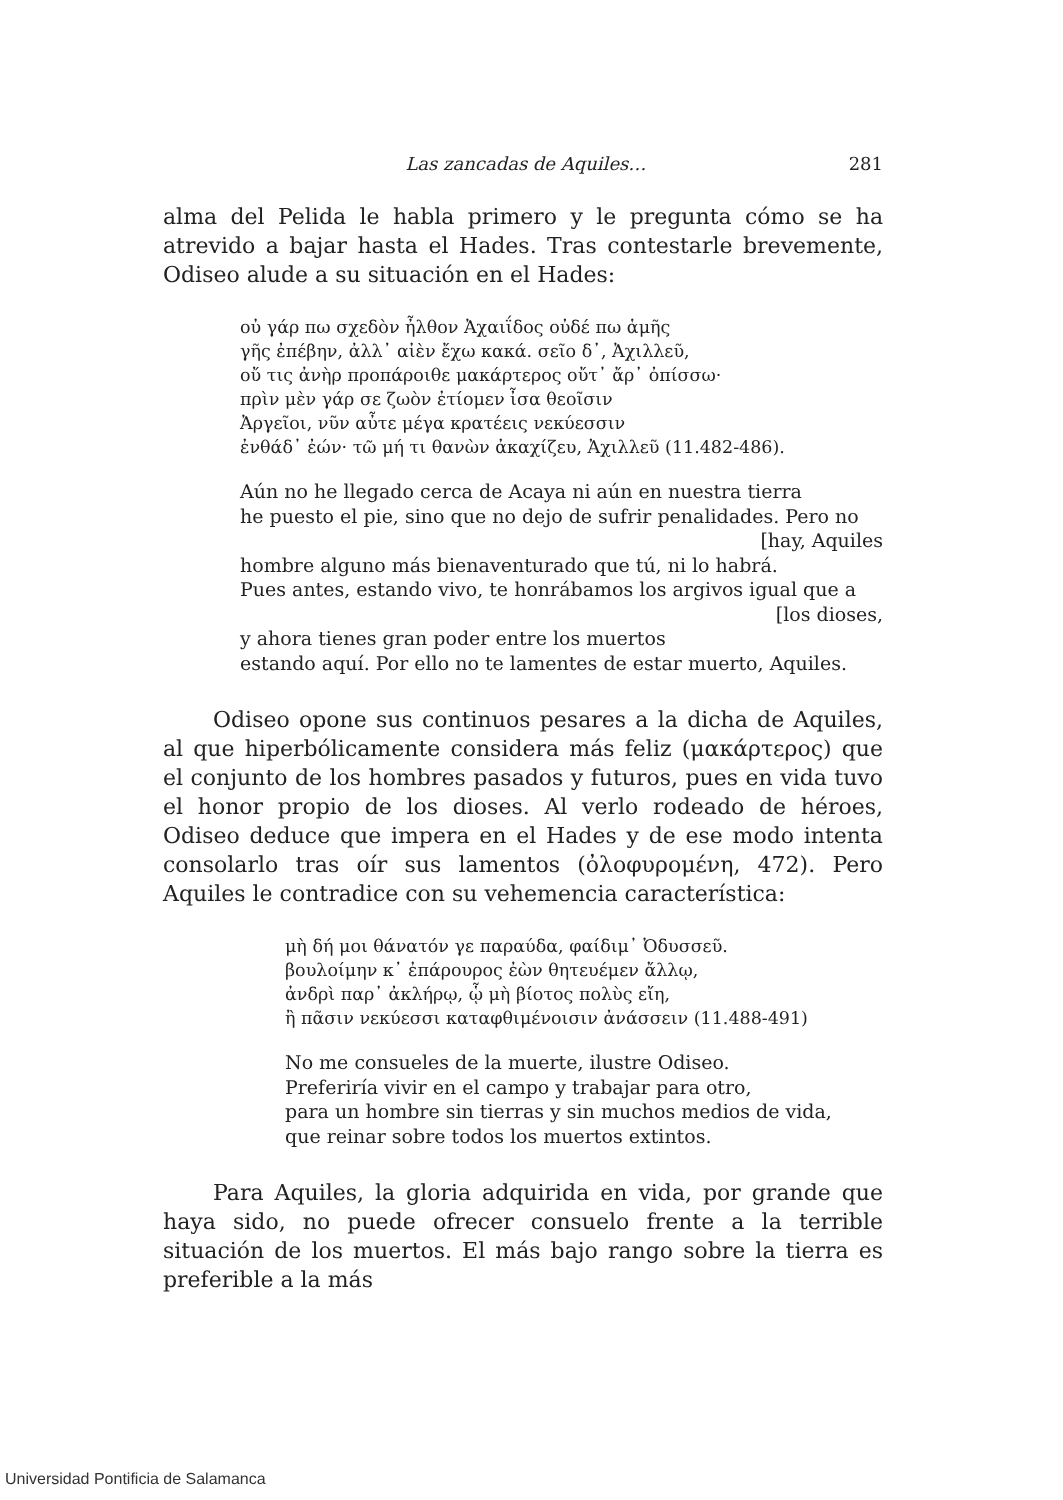Las zancadas de Aquiles… 281
alma del Pelida le habla primero y le pregunta cómo se ha atrevido a bajar hasta el Hades. Tras contestarle brevemente, Odiseo alude a su situación en el Hades:
οὐ γάρ πω σχεδὸν ἦλθον Ἀχαιΐδος οὐδέ πω ἁμῆς
γῆς ἐπέβην, ἀλλ᾽ αἰὲν ἔχω κακά. σεῖο δ᾽, Ἀχιλλεῦ,
οὔ τις ἀνὴρ προπάροιθε μακάρτερος οὔτ᾽ ἄρ᾽ ὀπίσσω·
πρὶν μὲν γάρ σε ζωὸν ἐτίομεν ἶσα θεοῖσιν
Ἀργεῖοι, νῦν αὖτε μέγα κρατέεις νεκύεσσιν
ἐνθάδ᾽ ἐών· τῶ μή τι θανὼν ἀκαχίζευ, Ἀχιλλεῦ (11.482-486).
Aún no he llegado cerca de Acaya ni aún en nuestra tierra
he puesto el pie, sino que no dejo de sufrir penalidades. Pero no
[hay, Aquiles
hombre alguno más bienaventurado que tú, ni lo habrá.
Pues antes, estando vivo, te honrábamos los argivos igual que a
[los dioses,
y ahora tienes gran poder entre los muertos
estando aquí. Por ello no te lamentes de estar muerto, Aquiles.
Odiseo opone sus continuos pesares a la dicha de Aquiles, al que hiperbólicamente considera más feliz (μακάρτερος) que el conjunto de los hombres pasados y futuros, pues en vida tuvo el honor propio de los dioses. Al verlo rodeado de héroes, Odiseo deduce que impera en el Hades y de ese modo intenta consolarlo tras oír sus lamentos (ὀλοφυρομένη, 472). Pero Aquiles le contradice con su vehemencia característica:
μὴ δή μοι θάνατόν γε παραύδα, φαίδιμ᾽ Ὀδυσσεῦ.
βουλοίμην κ᾽ ἐπάρουρος ἐὼν θητευέμεν ἄλλῳ,
ἀνδρὶ παρ᾽ ἀκλήρῳ, ᾧ μὴ βίοτος πολὺς εἴη,
ἢ πᾶσιν νεκύεσσι καταφθιμένοισιν ἀνάσσειν (11.488-491)
No me consueles de la muerte, ilustre Odiseo.
Preferiría vivir en el campo y trabajar para otro,
para un hombre sin tierras y sin muchos medios de vida,
que reinar sobre todos los muertos extintos.
Para Aquiles, la gloria adquirida en vida, por grande que haya sido, no puede ofrecer consuelo frente a la terrible situación de los muertos. El más bajo rango sobre la tierra es preferible a la más
Universidad Pontificia de Salamanca